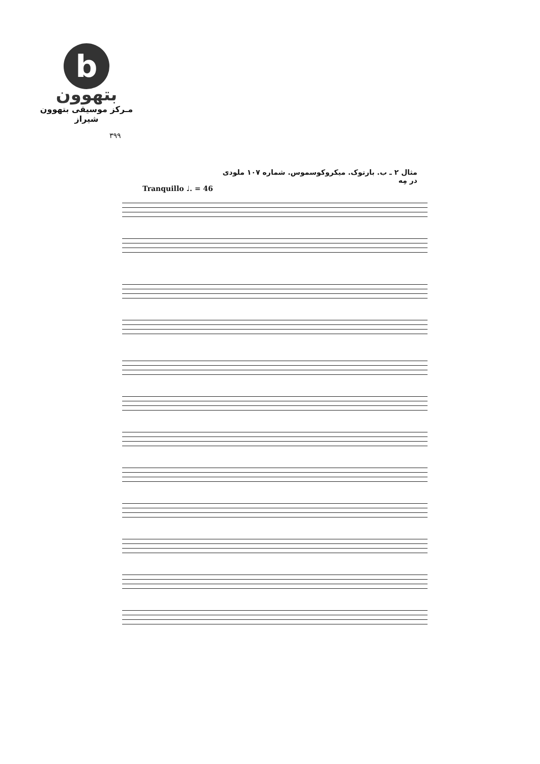b
بتهوون
مـرکز موسیقی بتهوون شیراز
۳۹۹
مثال ۲ ـ ب. بارتوک. میکروکوسموس. شماره ۱۰۷ ملودی در مِه
Tranquillo ♩. = 46